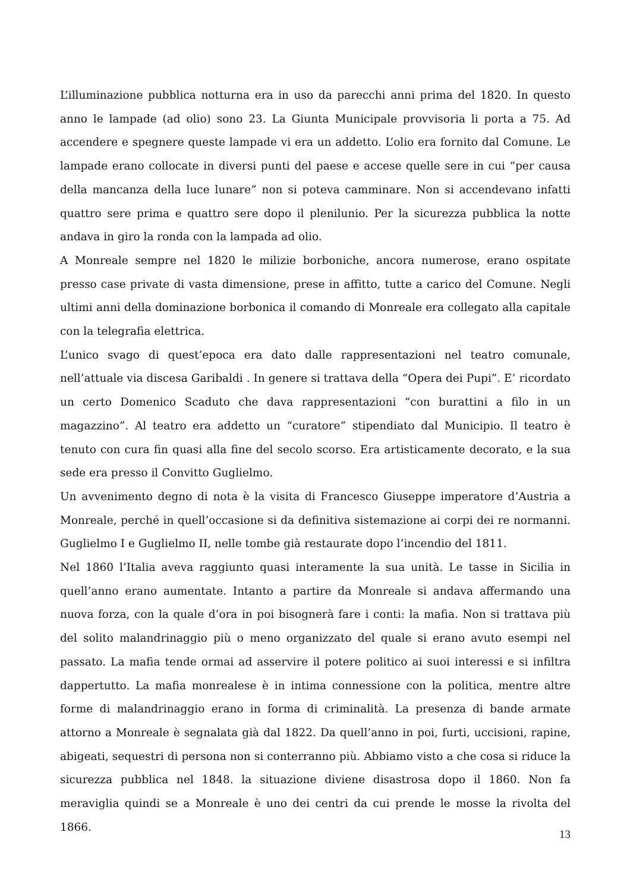L’illuminazione pubblica notturna era in uso da parecchi anni prima del 1820. In questo anno le lampade (ad olio) sono 23. La Giunta Municipale provvisoria li porta a 75. Ad accendere e spegnere queste lampade vi era un addetto. L’olio era fornito dal Comune. Le lampade erano collocate in diversi punti del paese e accese quelle sere in cui “per causa della mancanza della luce lunare” non si poteva camminare. Non si accendevano infatti quattro sere prima e quattro sere dopo il plenilunio. Per la sicurezza pubblica la notte andava in giro la ronda con la lampada ad olio.
A Monreale sempre nel 1820 le milizie borboniche, ancora numerose, erano ospitate presso case private di vasta dimensione, prese in affitto, tutte a carico del Comune. Negli ultimi anni della dominazione borbonica il comando di Monreale era collegato alla capitale con la telegrafia elettrica.
L’unico svago di quest’epoca era dato dalle rappresentazioni nel teatro comunale, nell’attuale via discesa Garibaldi . In genere si trattava della “Opera dei Pupi”. E’ ricordato un certo Domenico Scaduto che dava rappresentazioni “con burattini a filo in un magazzino”. Al teatro era addetto un “curatore” stipendiato dal Municipio. Il teatro è tenuto con cura fin quasi alla fine del secolo scorso. Era artisticamente decorato, e la sua sede era presso il Convitto Guglielmo.
Un avvenimento degno di nota è la visita di Francesco Giuseppe imperatore d’Austria a Monreale, perché in quell’occasione si da definitiva sistemazione ai corpi dei re normanni. Guglielmo I e Guglielmo II, nelle tombe già restaurate dopo l’incendio del 1811.
Nel 1860 l’Italia aveva raggiunto quasi interamente la sua unità. Le tasse in Sicilia in quell’anno erano aumentate. Intanto a partire da Monreale si andava affermando una nuova forza, con la quale d’ora in poi bisognerà fare i conti: la mafia. Non si trattava più del solito malandrinaggio più o meno organizzato del quale si erano avuto esempi nel passato. La mafia tende ormai ad asservire il potere politico ai suoi interessi e si infiltra dappertutto. La mafia monrealese è in intima connessione con la politica, mentre altre forme di malandrinaggio erano in forma di criminalità. La presenza di bande armate attorno a Monreale è segnalata già dal 1822. Da quell’anno in poi, furti, uccisioni, rapine, abigeati, sequestri di persona non si conterranno più. Abbiamo visto a che cosa si riduce la sicurezza pubblica nel 1848. la situazione diviene disastrosa dopo il 1860. Non fa meraviglia quindi se a Monreale è uno dei centri da cui prende le mosse la rivolta del 1866.
13